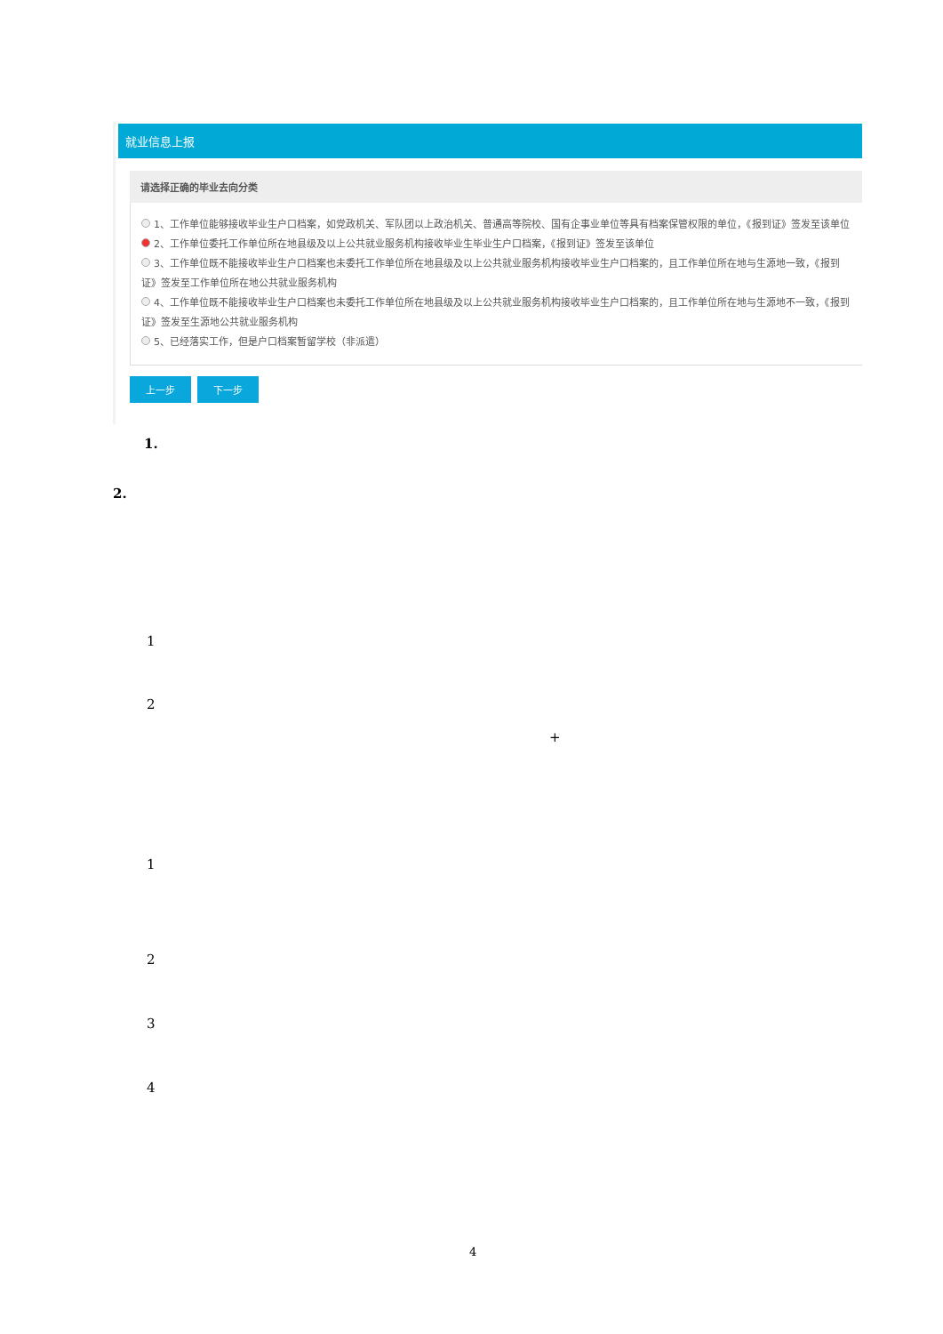就业信息上报
请选择正确的毕业去向分类
1、工作单位能够接收毕业生户口档案，如党政机关、军队团以上政治机关、普通高等院校、国有企事业单位等具有档案保管权限的单位，《报到证》签发至该单位
2、工作单位委托工作单位所在地县级及以上公共就业服务机构接收毕业生毕业生户口档案，《报到证》签发至该单位
3、工作单位既不能接收毕业生户口档案也未委托工作单位所在地县级及以上公共就业服务机构接收毕业生户口档案的，且工作单位所在地与生源地一致，《报到证》签发至工作单位所在地公共就业服务机构
4、工作单位既不能接收毕业生户口档案也未委托工作单位所在地县级及以上公共就业服务机构接收毕业生户口档案的，且工作单位所在地与生源地不一致，《报到证》签发至生源地公共就业服务机构
5、已经落实工作，但是户口档案暂留学校（非派遣）
上一步 下一步
1.
2.
1
2
+
1
2
3
4
4